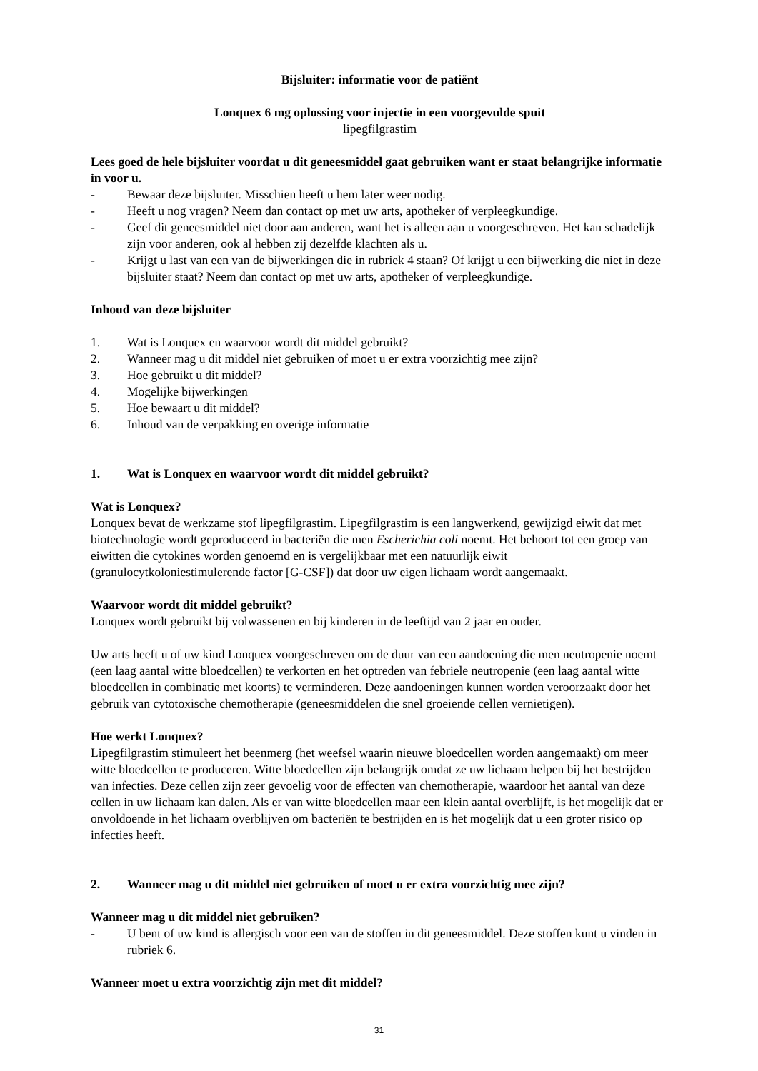Bijsluiter: informatie voor de patiënt
Lonquex 6 mg oplossing voor injectie in een voorgevulde spuit
lipegfilgrastim
Lees goed de hele bijsluiter voordat u dit geneesmiddel gaat gebruiken want er staat belangrijke informatie in voor u.
- Bewaar deze bijsluiter. Misschien heeft u hem later weer nodig.
- Heeft u nog vragen? Neem dan contact op met uw arts, apotheker of verpleegkundige.
- Geef dit geneesmiddel niet door aan anderen, want het is alleen aan u voorgeschreven. Het kan schadelijk zijn voor anderen, ook al hebben zij dezelfde klachten als u.
- Krijgt u last van een van de bijwerkingen die in rubriek 4 staan? Of krijgt u een bijwerking die niet in deze bijsluiter staat? Neem dan contact op met uw arts, apotheker of verpleegkundige.
Inhoud van deze bijsluiter
1. Wat is Lonquex en waarvoor wordt dit middel gebruikt?
2. Wanneer mag u dit middel niet gebruiken of moet u er extra voorzichtig mee zijn?
3. Hoe gebruikt u dit middel?
4. Mogelijke bijwerkingen
5. Hoe bewaart u dit middel?
6. Inhoud van de verpakking en overige informatie
1. Wat is Lonquex en waarvoor wordt dit middel gebruikt?
Wat is Lonquex?
Lonquex bevat de werkzame stof lipegfilgrastim. Lipegfilgrastim is een langwerkend, gewijzigd eiwit dat met biotechnologie wordt geproduceerd in bacteriën die men Escherichia coli noemt. Het behoort tot een groep van eiwitten die cytokines worden genoemd en is vergelijkbaar met een natuurlijk eiwit (granulocytkoloniestimulerende factor [G-CSF]) dat door uw eigen lichaam wordt aangemaakt.
Waarvoor wordt dit middel gebruikt?
Lonquex wordt gebruikt bij volwassenen en bij kinderen in de leeftijd van 2 jaar en ouder.
Uw arts heeft u of uw kind Lonquex voorgeschreven om de duur van een aandoening die men neutropenie noemt (een laag aantal witte bloedcellen) te verkorten en het optreden van febriele neutropenie (een laag aantal witte bloedcellen in combinatie met koorts) te verminderen. Deze aandoeningen kunnen worden veroorzaakt door het gebruik van cytotoxische chemotherapie (geneesmiddelen die snel groeiende cellen vernietigen).
Hoe werkt Lonquex?
Lipegfilgrastim stimuleert het beenmerg (het weefsel waarin nieuwe bloedcellen worden aangemaakt) om meer witte bloedcellen te produceren. Witte bloedcellen zijn belangrijk omdat ze uw lichaam helpen bij het bestrijden van infecties. Deze cellen zijn zeer gevoelig voor de effecten van chemotherapie, waardoor het aantal van deze cellen in uw lichaam kan dalen. Als er van witte bloedcellen maar een klein aantal overblijft, is het mogelijk dat er onvoldoende in het lichaam overblijven om bacteriën te bestrijden en is het mogelijk dat u een groter risico op infecties heeft.
2. Wanneer mag u dit middel niet gebruiken of moet u er extra voorzichtig mee zijn?
Wanneer mag u dit middel niet gebruiken?
- U bent of uw kind is allergisch voor een van de stoffen in dit geneesmiddel. Deze stoffen kunt u vinden in rubriek 6.
Wanneer moet u extra voorzichtig zijn met dit middel?
31